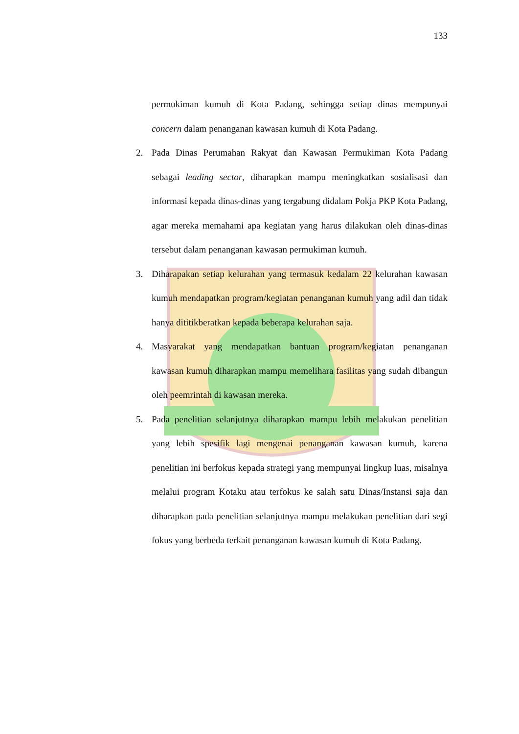133
permukiman kumuh di Kota Padang, sehingga setiap dinas mempunyai concern dalam penanganan kawasan kumuh di Kota Padang.
2. Pada Dinas Perumahan Rakyat dan Kawasan Permukiman Kota Padang sebagai leading sector, diharapkan mampu meningkatkan sosialisasi dan informasi kepada dinas-dinas yang tergabung didalam Pokja PKP Kota Padang, agar mereka memahami apa kegiatan yang harus dilakukan oleh dinas-dinas tersebut dalam penanganan kawasan permukiman kumuh.
3. Diharapakan setiap kelurahan yang termasuk kedalam 22 kelurahan kawasan kumuh mendapatkan program/kegiatan penanganan kumuh yang adil dan tidak hanya dititikberatkan kepada beberapa kelurahan saja.
4. Masyarakat yang mendapatkan bantuan program/kegiatan penanganan kawasan kumuh diharapkan mampu memelihara fasilitas yang sudah dibangun oleh peemrintah di kawasan mereka.
5. Pada penelitian selanjutnya diharapkan mampu lebih melakukan penelitian yang lebih spesifik lagi mengenai penanganan kawasan kumuh, karena penelitian ini berfokus kepada strategi yang mempunyai lingkup luas, misalnya melalui program Kotaku atau terfokus ke salah satu Dinas/Instansi saja dan diharapkan pada penelitian selanjutnya mampu melakukan penelitian dari segi fokus yang berbeda terkait penanganan kawasan kumuh di Kota Padang.